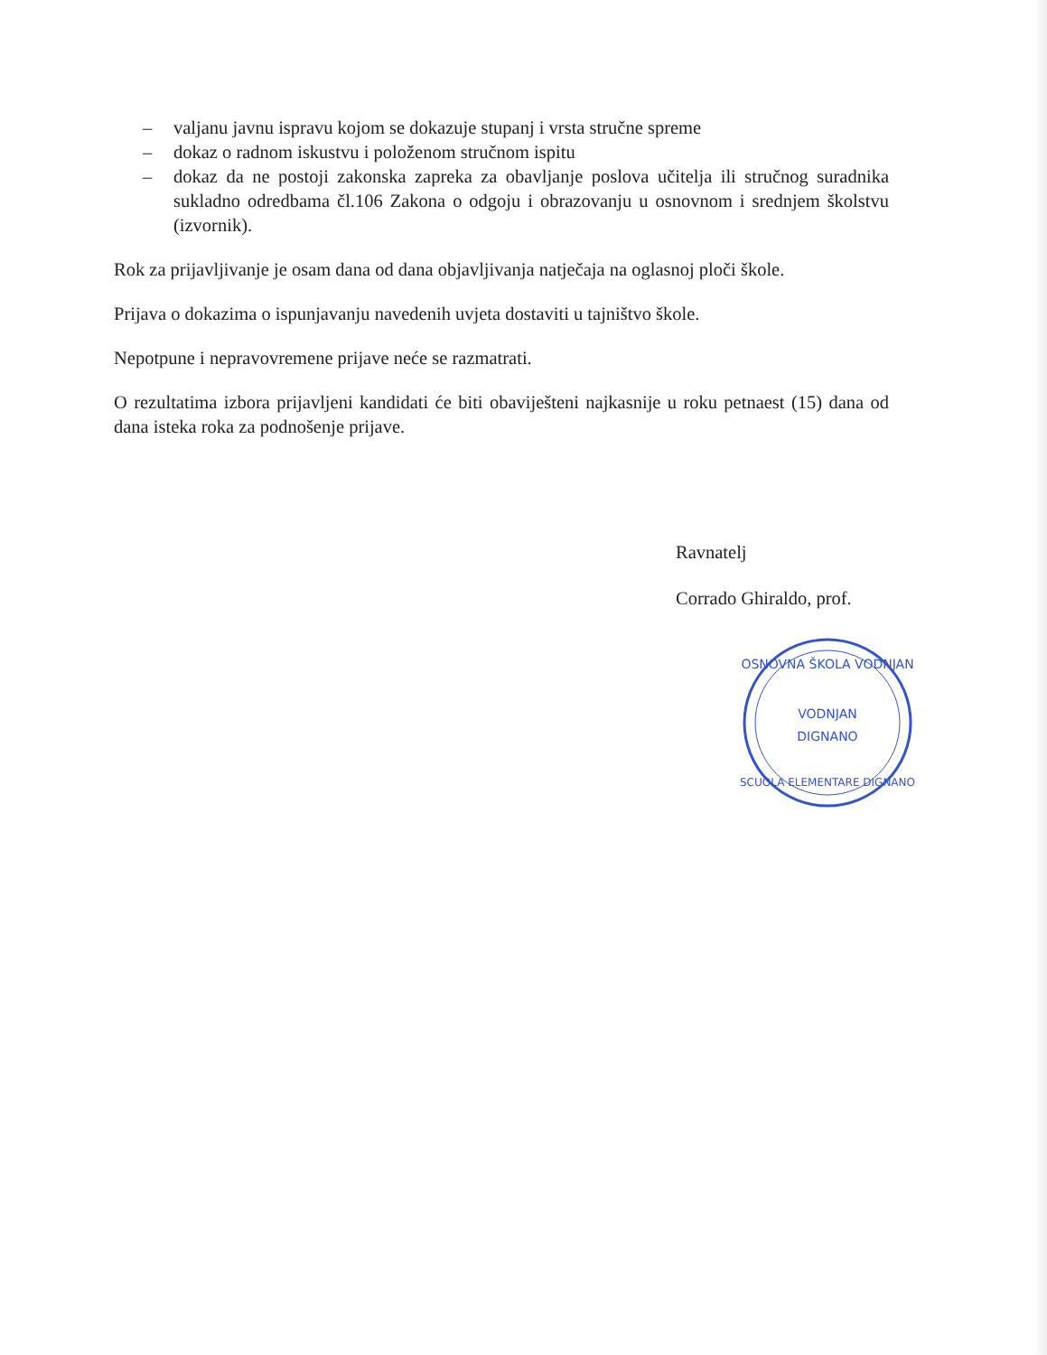– valjanu javnu ispravu kojom se dokazuje stupanj i vrsta stručne spreme
– dokaz o radnom iskustvu i položenom stručnom ispitu
– dokaz da ne postoji zakonska zapreka za obavljanje poslova učitelja ili stručnog suradnika sukladno odredbama čl.106 Zakona o odgoju i obrazovanju u osnovnom i srednjem školstvu (izvornik).
Rok za prijavljivanje je osam dana od dana objavljivanja natječaja na oglasnoj ploči škole.
Prijava o dokazima o ispunjavanju navedenih uvjeta dostaviti u tajništvo škole.
Nepotpune i nepravovremene prijave neće se razmatrati.
O rezultatima izbora prijavljeni kandidati će biti obaviješteni najkasnije u roku petnaest (15) dana od dana isteka roka za podnošenje prijave.
Ravnatelj
Corrado Ghiraldo, prof.
OSNOVNA ŠKOLA VODNJAN
VODNJAN
DIGNANO
SCUOLA ELEMENTARE DIGNANO